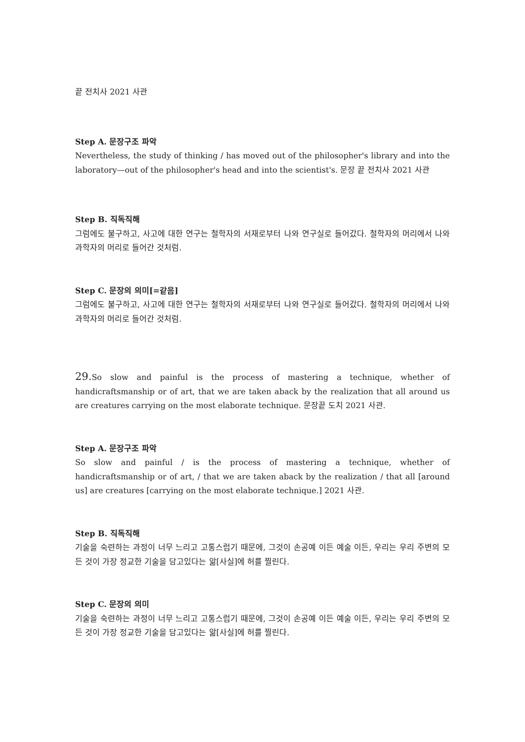끝 전치사 2021 사관
Step A. 문장구조 파악
Nevertheless, the study of thinking / has moved out of the philosopher's library and into the laboratory—out of the philosopher's head and into the scientist's. 문장 끝 전치사 2021 사관
Step B. 직독직해
그럼에도 불구하고, 사고에 대한 연구는 철학자의 서재로부터 나와 연구실로 들어갔다. 철학자의 머리에서 나와 과학자의 머리로 들어간 것처럼.
Step C. 문장의 의미[=같음]
그럼에도 불구하고, 사고에 대한 연구는 철학자의 서재로부터 나와 연구실로 들어갔다. 철학자의 머리에서 나와 과학자의 머리로 들어간 것처럼.
29. So slow and painful is the process of mastering a technique, whether of handicraftsmanship or of art, that we are taken aback by the realization that all around us are creatures carrying on the most elaborate technique. 문장끝 도치 2021 사관.
Step A. 문장구조 파악
So slow and painful / is the process of mastering a technique, whether of handicraftsmanship or of art, / that we are taken aback by the realization / that all [around us] are creatures [carrying on the most elaborate technique.] 2021 사관.
Step B. 직독직해
기술을 숙련하는 과정이 너무 느리고 고통스럽기 때문에, 그것이 손공예 이든 예술 이든, 우리는 우리 주변의 모든 것이 가장 정교한 기술을 담고있다는 앎[사실]에 허를 찔린다.
Step C. 문장의 의미
기술을 숙련하는 과정이 너무 느리고 고통스럽기 때문에, 그것이 손공예 이든 예술 이든, 우리는 우리 주변의 모든 것이 가장 정교한 기술을 담고있다는 앎[사실]에 허를 찔린다.